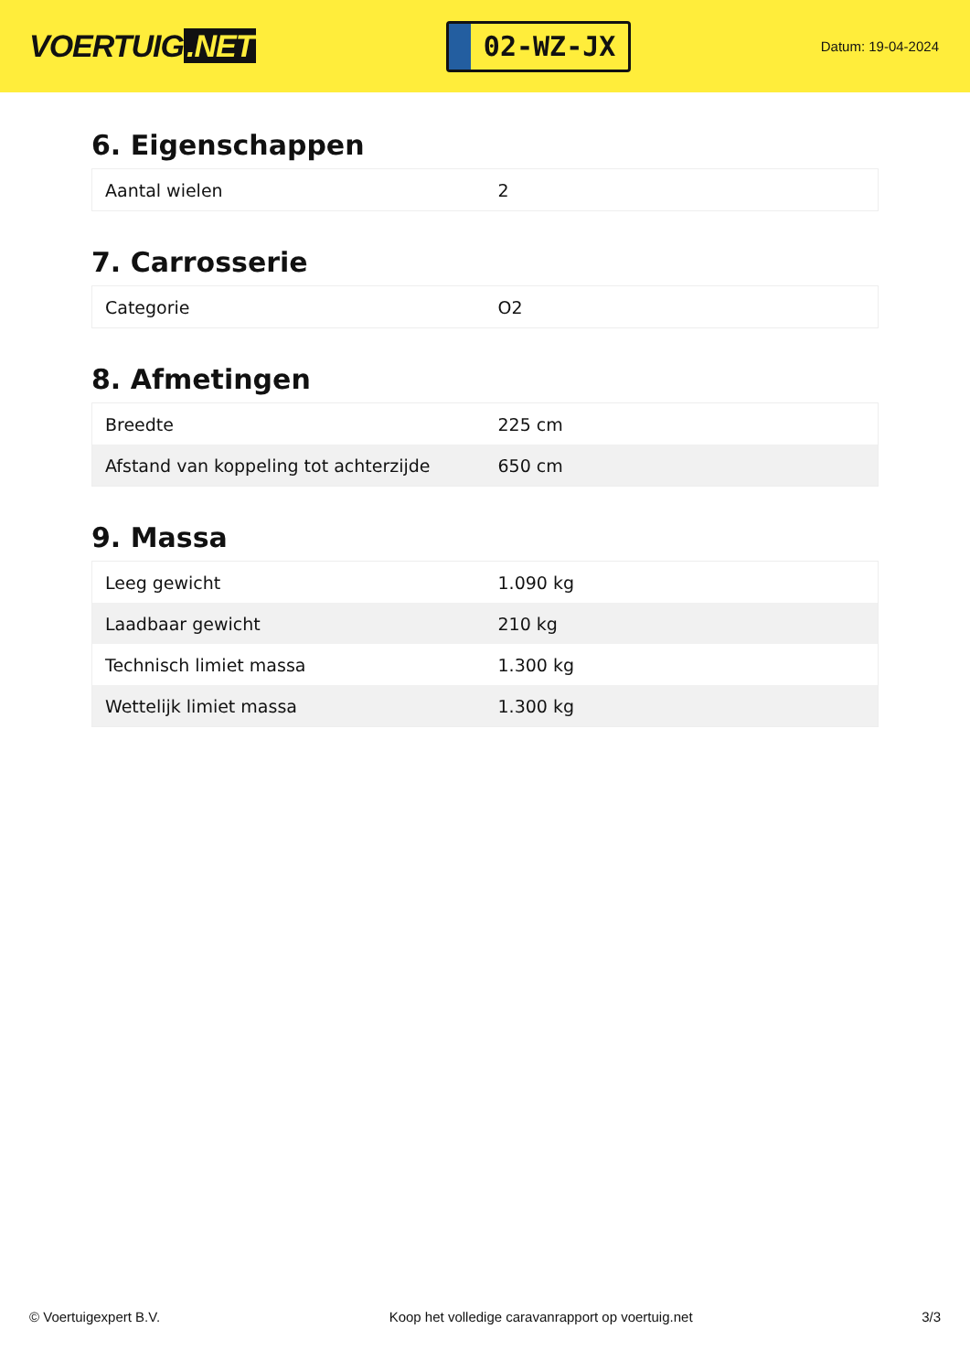VOERTUIG.NET
02-WZ-JX
Datum: 19-04-2024
6. Eigenschappen
| Aantal wielen | 2 |
7. Carrosserie
| Categorie | O2 |
8. Afmetingen
| Breedte | 225 cm |
| Afstand van koppeling tot achterzijde | 650 cm |
9. Massa
| Leeg gewicht | 1.090 kg |
| Laadbaar gewicht | 210 kg |
| Technisch limiet massa | 1.300 kg |
| Wettelijk limiet massa | 1.300 kg |
© Voertuigexpert B.V. Koop het volledige caravanrapport op voertuig.net 3/3